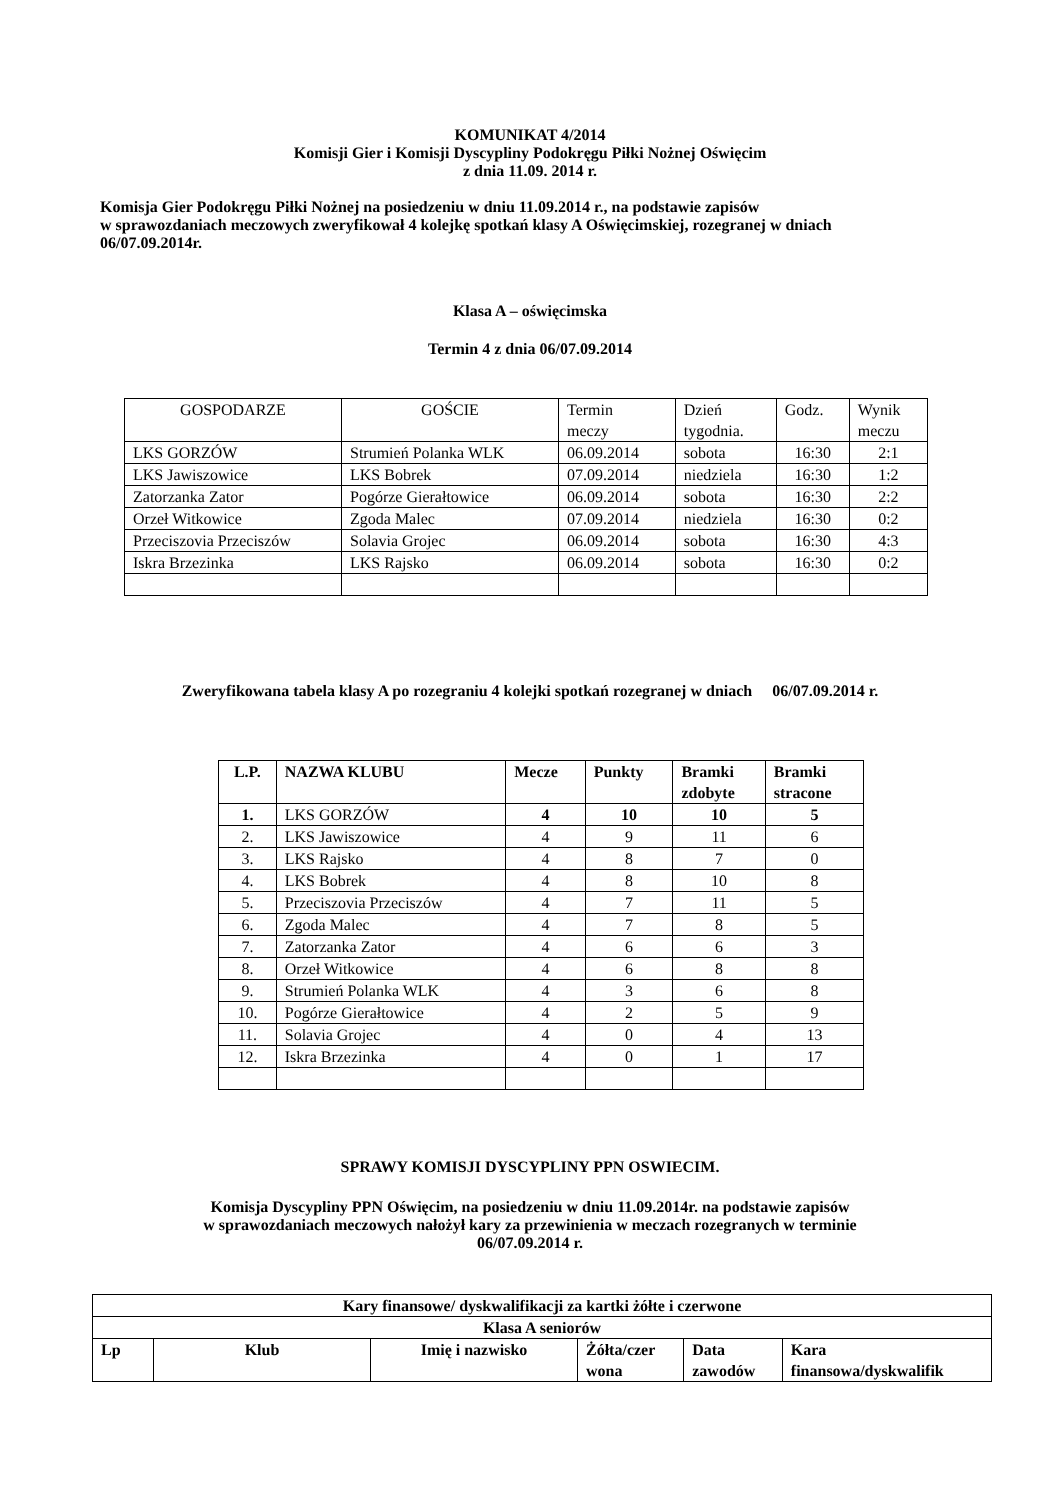KOMUNIKAT 4/2014
Komisji Gier i Komisji Dyscypliny Podokręgu Piłki Nożnej Oświęcim
z dnia 11.09. 2014 r.
Komisja Gier Podokręgu Piłki Nożnej na posiedzeniu w dniu 11.09.2014 r., na podstawie zapisów
w sprawozdaniach meczowych zweryfikował 4 kolejkę spotkań klasy A Oświęcimskiej, rozegranej w dniach
06/07.09.2014r.
Klasa A – oświęcimska
Termin 4 z dnia 06/07.09.2014
| GOSPODARZE | GOŚCIE | Termin meczy | Dzień tygodnia. | Godz. | Wynik meczu |
| --- | --- | --- | --- | --- | --- |
| LKS GORZÓW | Strumień Polanka WLK | 06.09.2014 | sobota | 16:30 | 2:1 |
| LKS Jawiszowice | LKS Bobrek | 07.09.2014 | niedziela | 16:30 | 1:2 |
| Zatorzanka Zator | Pogórze Gierałtowice | 06.09.2014 | sobota | 16:30 | 2:2 |
| Orzeł Witkowice | Zgoda Malec | 07.09.2014 | niedziela | 16:30 | 0:2 |
| Przeciszovia Przeciszów | Solavia Grojec | 06.09.2014 | sobota | 16:30 | 4:3 |
| Iskra Brzezinka | LKS Rajsko | 06.09.2014 | sobota | 16:30 | 0:2 |
Zweryfikowana tabela klasy A po rozegraniu 4 kolejki spotkań rozegranej w dniach 06/07.09.2014 r.
| L.P. | NAZWA KLUBU | Mecze | Punkty | Bramki zdobyte | Bramki stracone |
| 1. | LKS GORZÓW | 4 | 10 | 10 | 5 |
| 2. | LKS Jawiszowice | 4 | 9 | 11 | 6 |
| 3. | LKS Rajsko | 4 | 8 | 7 | 0 |
| 4. | LKS Bobrek | 4 | 8 | 10 | 8 |
| 5. | Przeciszovia Przeciszów | 4 | 7 | 11 | 5 |
| 6. | Zgoda Malec | 4 | 7 | 8 | 5 |
| 7. | Zatorzanka Zator | 4 | 6 | 6 | 3 |
| 8. | Orzeł Witkowice | 4 | 6 | 8 | 8 |
| 9. | Strumień Polanka WLK | 4 | 3 | 6 | 8 |
| 10. | Pogórze Gierałtowice | 4 | 2 | 5 | 9 |
| 11. | Solavia Grojec | 4 | 0 | 4 | 13 |
| 12. | Iskra Brzezinka | 4 | 0 | 1 | 17 |
SPRAWY KOMISJI DYSCYPLINY PPN OSWIECIM.
Komisja Dyscypliny PPN Oświęcim, na posiedzeniu w dniu 11.09.2014r. na podstawie zapisów
w sprawozdaniach meczowych nałożył kary za przewinienia w meczach rozegranych w terminie
06/07.09.2014 r.
| Kary finansowe/ dyskwalifikacji za kartki żółte i czerwone | | | | | |
| Klasa A seniorów | | | | | |
| Lp | Klub | Imię i nazwisko | Żółta/czer wona | Data zawodów | Kara finansowa/dyskwalifik |